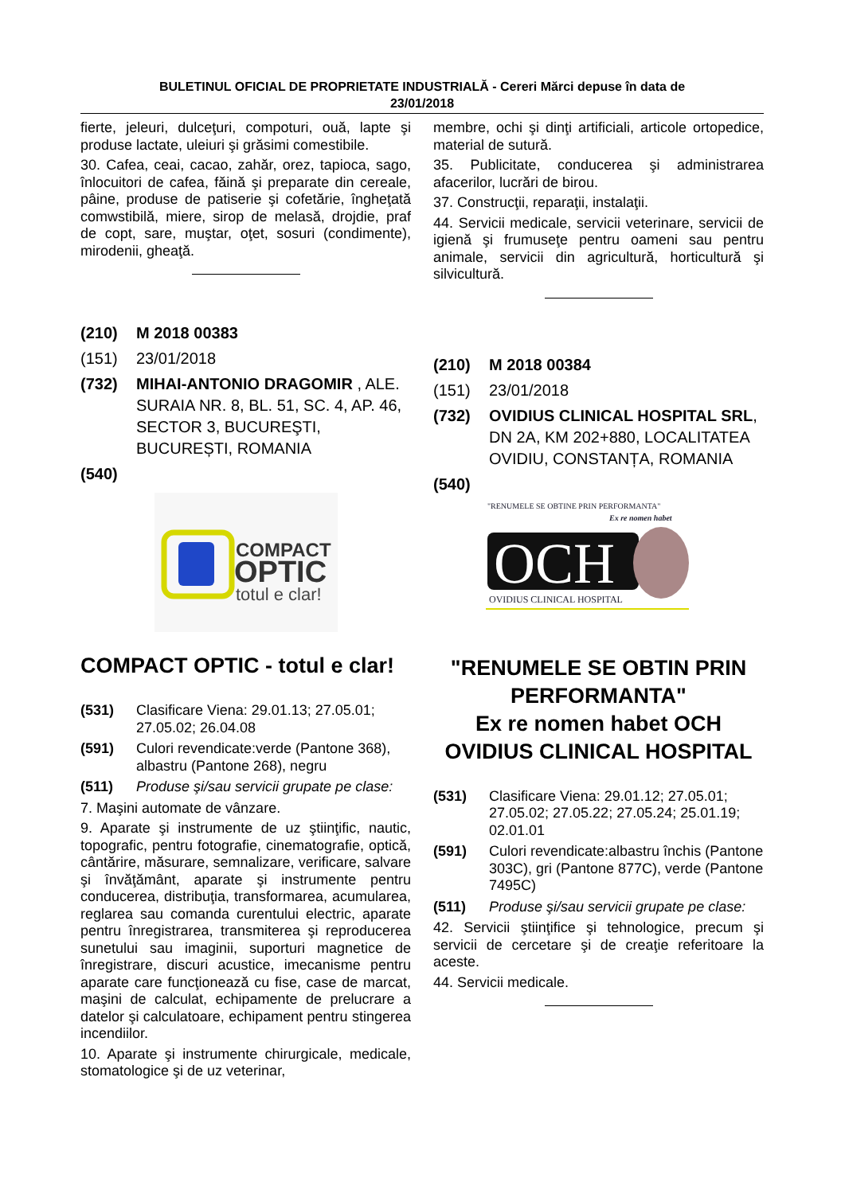BULETINUL OFICIAL DE PROPRIETATE INDUSTRIALĂ - Cereri Mărci depuse în data de
23/01/2018
fierte, jeleuri, dulceţuri, compoturi, ouă, lapte şi produse lactate, uleiuri şi grăsimi comestibile.
30. Cafea, ceai, cacao, zahăr, orez, tapioca, sago, înlocuitori de cafea, făină şi preparate din cereale, pâine, produse de patiserie şi cofetărie, îngheţată comwstibilă, miere, sirop de melasă, drojdie, praf de copt, sare, muştar, oţet, sosuri (condimente), mirodenii, gheaţă.
(210) M 2018 00383
(151) 23/01/2018
(732) MIHAI-ANTONIO DRAGOMIR , ALE. SURAIA NR. 8, BL. 51, SC. 4, AP. 46, SECTOR 3, BUCUREŞTI, BUCUREȘTI, ROMANIA
(540)
COMPACT
OPTIC
totul e clar!
COMPACT OPTIC - totul e clar!
(531) Clasificare Viena: 29.01.13; 27.05.01; 27.05.02; 26.04.08
(591) Culori revendicate:verde (Pantone 368), albastru (Pantone 268), negru
(511) Produse şi/sau servicii grupate pe clase:
7. Maşini automate de vânzare.
9. Aparate şi instrumente de uz ştiinţific, nautic, topografic, pentru fotografie, cinematografie, optică, cântărire, măsurare, semnalizare, verificare, salvare şi învăţământ, aparate şi instrumente pentru conducerea, distribuţia, transformarea, acumularea, reglarea sau comanda curentului electric, aparate pentru înregistrarea, transmiterea şi reproducerea sunetului sau imaginii, suporturi magnetice de înregistrare, discuri acustice, imecanisme pentru aparate care funcţionează cu fise, case de marcat, maşini de calculat, echipamente de prelucrare a datelor şi calculatoare, echipament pentru stingerea incendiilor.
10. Aparate şi instrumente chirurgicale, medicale, stomatologice şi de uz veterinar,
membre, ochi şi dinţi artificiali, articole ortopedice, material de sutură.
35. Publicitate, conducerea şi administrarea afacerilor, lucrări de birou.
37. Construcţii, reparaţii, instalaţii.
44. Servicii medicale, servicii veterinare, servicii de igienă şi frumuseţe pentru oameni sau pentru animale, servicii din agricultură, horticultură şi silvicultură.
(210) M 2018 00384
(151) 23/01/2018
(732) OVIDIUS CLINICAL HOSPITAL SRL, DN 2A, KM 202+880, LOCALITATEA OVIDIU, CONSTANȚA, ROMANIA
(540)
"RENUMELE SE OBTINE PRIN PERFORMANTA"
Ex re nomen habet
OCH
OVIDIUS CLINICAL HOSPITAL
"RENUMELE SE OBTIN PRIN PERFORMANTA"
Ex re nomen habet OCH OVIDIUS CLINICAL HOSPITAL
(531) Clasificare Viena: 29.01.12; 27.05.01; 27.05.02; 27.05.22; 27.05.24; 25.01.19; 02.01.01
(591) Culori revendicate:albastru închis (Pantone 303C), gri (Pantone 877C), verde (Pantone 7495C)
(511) Produse şi/sau servicii grupate pe clase:
42. Servicii ştiinţifice şi tehnologice, precum şi servicii de cercetare şi de creaţie referitoare la aceste.
44. Servicii medicale.